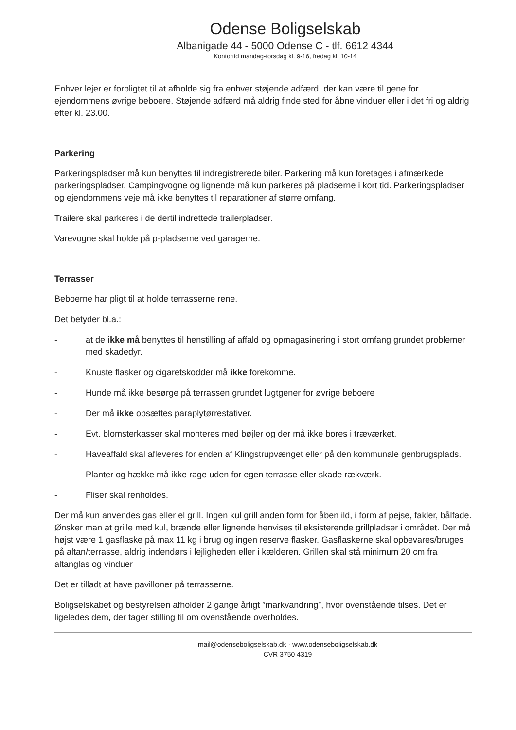Odense Boligselskab
Albanigade 44 - 5000 Odense C - tlf. 6612 4344
Kontortid mandag-torsdag kl. 9-16, fredag kl. 10-14
Enhver lejer er forpligtet til at afholde sig fra enhver støjende adfærd, der kan være til gene for ejendommens øvrige beboere. Støjende adfærd må aldrig finde sted for åbne vinduer eller i det fri og aldrig efter kl. 23.00.
Parkering
Parkeringspladser må kun benyttes til indregistrerede biler. Parkering må kun foretages i afmærkede parkeringspladser. Campingvogne og lignende må kun parkeres på pladserne i kort tid. Parkeringspladser og ejendommens veje må ikke benyttes til reparationer af større omfang.
Trailere skal parkeres i de dertil indrettede trailerpladser.
Varevogne skal holde på p-pladserne ved garagerne.
Terrasser
Beboerne har pligt til at holde terrasserne rene.
Det betyder bl.a.:
- at de ikke må benyttes til henstilling af affald og opmagasinering i stort omfang grundet problemer med skadedyr.
- Knuste flasker og cigaretskodder må ikke forekomme.
- Hunde må ikke besørge på terrassen grundet lugtgener for øvrige beboere
- Der må ikke opsættes paraplytørrestativer.
- Evt. blomsterkasser skal monteres med bøjler og der må ikke bores i træværket.
- Haveaffald skal afleveres for enden af Klingstrupvænget eller på den kommunale genbrugsplads.
- Planter og hække må ikke rage uden for egen terrasse eller skade rækværk.
- Fliser skal renholdes.
Der må kun anvendes gas eller el grill. Ingen kul grill anden form for åben ild, i form af pejse, fakler, bålfade. Ønsker man at grille med kul, brænde eller lignende henvises til eksisterende grillpladser i området. Der må højst være 1 gasflaske på max 11 kg i brug og ingen reserve flasker. Gasflaskerne skal opbevares/bruges på altan/terrasse, aldrig indendørs i lejligheden eller i kælderen. Grillen skal stå minimum 20 cm fra altanglas og vinduer
Det er tilladt at have pavilloner på terrasserne.
Boligselskabet og bestyrelsen afholder 2 gange årligt ”markvandring”, hvor ovenstående tilses. Det er ligeledes dem, der tager stilling til om ovenstående overholdes.
mail@odenseboligselskab.dk · www.odenseboligselskab.dk
CVR 3750 4319